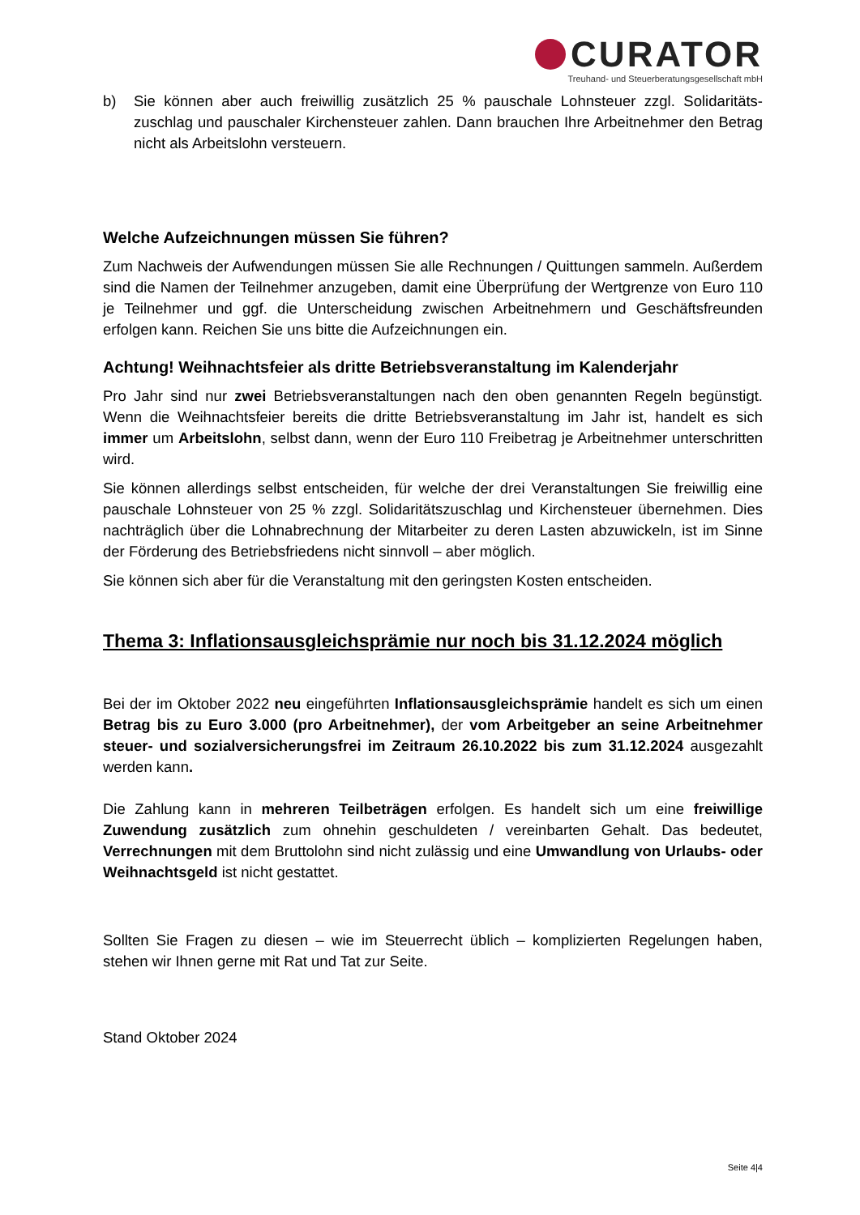CURATOR
Treuhand- und Steuerberatungsgesellschaft mbH
b) Sie können aber auch freiwillig zusätzlich 25 % pauschale Lohnsteuer zzgl. Solidaritäts­zuschlag und pauschaler Kirchensteuer zahlen. Dann brauchen Ihre Arbeitnehmer den Betrag nicht als Arbeitslohn versteuern.
Welche Aufzeichnungen müssen Sie führen?
Zum Nachweis der Aufwendungen müssen Sie alle Rechnungen / Quittungen sammeln. Außerdem sind die Namen der Teilnehmer anzugeben, damit eine Überprüfung der Wertgrenze von Euro 110 je Teilnehmer und ggf. die Unterscheidung zwischen Arbeitnehmern und Geschäftsfreunden erfolgen kann. Reichen Sie uns bitte die Aufzeichnungen ein.
Achtung! Weihnachtsfeier als dritte Betriebsveranstaltung im Kalenderjahr
Pro Jahr sind nur zwei Betriebsveranstaltungen nach den oben genannten Regeln begünstigt. Wenn die Weihnachtsfeier bereits die dritte Betriebsveranstaltung im Jahr ist, handelt es sich immer um Arbeitslohn, selbst dann, wenn der Euro 110 Freibetrag je Arbeitnehmer unterschritten wird.
Sie können allerdings selbst entscheiden, für welche der drei Veranstaltungen Sie freiwillig eine pauschale Lohnsteuer von 25 % zzgl. Solidaritätszuschlag und Kirchensteuer übernehmen. Dies nachträglich über die Lohnabrechnung der Mitarbeiter zu deren Lasten abzuwickeln, ist im Sinne der Förderung des Betriebsfriedens nicht sinnvoll – aber möglich.
Sie können sich aber für die Veranstaltung mit den geringsten Kosten entscheiden.
Thema 3: Inflationsausgleichsprämie nur noch bis 31.12.2024 möglich
Bei der im Oktober 2022 neu eingeführten Inflationsausgleichsprämie handelt es sich um einen Betrag bis zu Euro 3.000 (pro Arbeitnehmer), der vom Arbeitgeber an seine Arbeitnehmer steuer- und sozialversicherungsfrei im Zeitraum 26.10.2022 bis zum 31.12.2024 ausgezahlt werden kann.
Die Zahlung kann in mehreren Teilbeträgen erfolgen. Es handelt sich um eine freiwillige Zuwendung zusätzlich zum ohnehin geschuldeten / vereinbarten Gehalt. Das bedeutet, Verrechnungen mit dem Bruttolohn sind nicht zulässig und eine Umwandlung von Urlaubs- oder Weihnachtsgeld ist nicht gestattet.
Sollten Sie Fragen zu diesen – wie im Steuerrecht üblich – komplizierten Regelungen haben, stehen wir Ihnen gerne mit Rat und Tat zur Seite.
Stand Oktober 2024
Seite 4|4